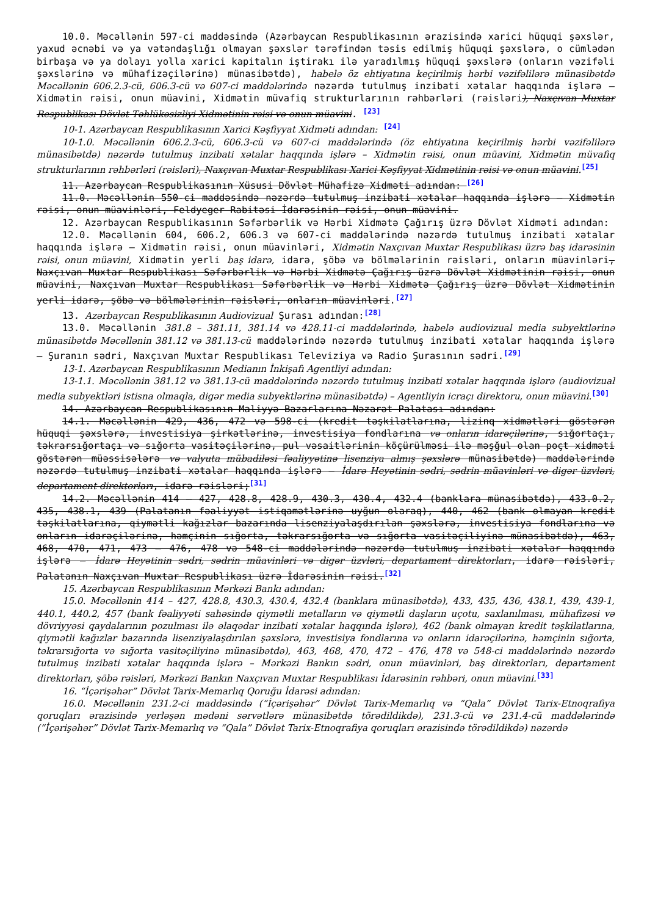10.0. Məcəllənin 597-ci maddəsində (Azərbaycan Respublikasının ərazisində xarici hüquqi şəxslər, yaxud əcnəbi və ya vətəndaşlığı olmayan şəxslər tərəfindən təsis edilmiş hüquqi şəxslərə, o cümlədən birbaşa və ya dolayı yolla xarici kapitalın iştirakı ilə yaradılmış hüquqi şəxslərə (onların vəzifəli şəxslərinə və mühafizəçilərinə) münasibətdə), habelə öz ehtiyatına keçirilmiş hərbi vəzifəlilərə münasibətdə Məcəllənin 606.2.3-cü, 606.3-cü və 607-ci maddələrində nəzərdə tutulmuş inzibati xətalar haqqında işlərə — Xidmətin rəisi, onun müavini, Xidmətin müvafiq strukturlarının rəhbərləri (rəisləri), Naxçıvan Muxtar Respublikası Dövlət Təhlükəsizliyi Xidmətinin rəisi və onun müavini. <sup>[23]</sup>
10-1. Azərbaycan Respublikasının Xarici Kəşfiyyat Xidməti adından: <sup>[24]</sup>
10-1.0. Məcəllənin 606.2.3-cü, 606.3-cü və 607-ci maddələrində (öz ehtiyatına keçirilmiş hərbi vəzifəlilərə münasibətdə) nəzərdə tutulmuş inzibati xətalar haqqında işlərə – Xidmətin rəisi, onun müavini, Xidmətin müvafiq strukturlarının rəhbərləri (rəisləri), Naxçıvan Muxtar Respublikası Xarici Kəşfiyyat Xidmətinin rəisi və onun müavini.<sup>[25]</sup>
11. Azərbaycan Respublikasının Xüsusi Dövlət Mühafizə Xidməti adından: <sup>[26]</sup>
11.0. Məcəllənin 550-ci maddəsində nəzərdə tutulmuş inzibati xətalar haqqında işlərə — Xidmətin rəisi, onun müavinləri, Feldyeger Rabitəsi İdarəsinin rəisi, onun müavini.
12. Azərbaycan Respublikasının Səfərbərlik və Hərbi Xidmətə Çağırış üzrə Dövlət Xidməti adından:
12.0. Məcəllənin 604, 606.2, 606.3 və 607-ci maddələrində nəzərdə tutulmuş inzibati xətalar haqqında işlərə — Xidmətin rəisi, onun müavinləri, Xidmətin Naxçıvan Muxtar Respublikası üzrə baş idarəsinin rəisi, onun müavini, Xidmətin yerli baş idarə, idarə, şöbə və bölmələrinin rəisləri, onların müavinləri, Naxçıvan Muxtar Respublikası Səfərbərlik və Hərbi Xidmətə Çağırış üzrə Dövlət Xidmətinin rəisi, onun müavini, Naxçıvan Muxtar Respublikası Səfərbərlik və Hərbi Xidmətə Çağırış üzrə Dövlət Xidmətinin yerli idarə, şöbə və bölmələrinin rəisləri, onların müavinləri.<sup>[27]</sup>
13. Azərbaycan Respublikasının Audiovizual Şurası adından:<sup>[28]</sup>
13.0. Məcəllənin 381.8 – 381.11, 381.14 və 428.11-ci maddələrində, habelə audiovizual media subyektlərinə münasibətdə Məcəllənin 381.12 və 381.13-cü maddələrində nəzərdə tutulmuş inzibati xətalar haqqında işlərə — Şuranın sədri, Naxçıvan Muxtar Respublikası Televiziya və Radio Şurasının sədri.<sup>[29]</sup>
13-1. Azərbaycan Respublikasının Medianın İnkişafı Agentliyi adından:
13-1.1. Məcəllənin 381.12 və 381.13-cü maddələrində nəzərdə tutulmuş inzibati xətalar haqqında işlərə (audiovizual media subyektləri istisna olmaqla, digər media subyektlərinə münasibətdə) – Agentliyin icraçı direktoru, onun müavini.<sup>[30]</sup>
14. Azərbaycan Respublikasının Maliyyə Bazarlarına Nəzarət Palatası adından:
14.1. Məcəllənin 429, 436, 472 və 598-ci (kredit təşkilatlarına, lizinq xidmətləri göstərən hüquqi şəxslərə, investisiya şirkətlərinə, investisiya fondlarına və onların idarəçilərinə, sığortaçı, təkrarsığortaçı və sığorta vasitəçilərinə, pul vəsaitlərinin köçürülməsi ilə məşğul olan poçt xidməti göstərən müəssisələrə və valyuta mübadiləsi fəaliyyətinə lisenziya almış şəxslərə münasibətdə) maddələrində nəzərdə tutulmuş inzibati xətalar haqqında işlərə — İdarə Heyətinin sədri, sədrin müavinləri və digər üzvləri, departament direktorları, idarə rəisləri;<sup>[31]</sup>
14.2. Məcəllənin 414 — 427, 428.8, 428.9, 430.3, 430.4, 432.4 (banklara münasibətdə), 433.0.2, 435, 438.1, 439 (Palatanın fəaliyyət istiqamətlərinə uyğun olaraq), 440, 462 (bank olmayan kredit təşkilatlarına, qiymətli kağızlar bazarında lisenziyalaşdırılan şəxslərə, investisiya fondlarına və onların idarəçilərinə, həmçinin sığorta, təkrarsığorta və sığorta vasitəçiliyinə münasibətdə), 463, 468, 470, 471, 473 — 476, 478 və 548-ci maddələrində nəzərdə tutulmuş inzibati xətalar haqqında işlərə — İdarə Heyətinin sədri, sədrin müavinləri və digər üzvləri, departament direktorları, idarə rəisləri, Palatanın Naxçıvan Muxtar Respublikası üzrə İdarəsinin rəisi.<sup>[32]</sup>
15. Azərbaycan Respublikasının Mərkəzi Bankı adından:
15.0. Məcəllənin 414 – 427, 428.8, 430.3, 430.4, 432.4 (banklara münasibətdə), 433, 435, 436, 438.1, 439, 439-1, 440.1, 440.2, 457 (bank fəaliyyəti sahəsində qiymətli metalların və qiymətli daşların uçotu, saxlanılması, mühafizəsi və dövriyyəsi qaydalarının pozulması ilə əlaqədar inzibati xətalar haqqında işlərə), 462 (bank olmayan kredit təşkilatlarına, qiymətli kağızlar bazarında lisenziyalaşdırılan şəxslərə, investisiya fondlarına və onların idarəçilərinə, həmçinin sığorta, təkrarsığorta və sığorta vasitəçiliyinə münasibətdə), 463, 468, 470, 472 – 476, 478 və 548-ci maddələrində nəzərdə tutulmuş inzibati xətalar haqqında işlərə – Mərkəzi Bankın sədri, onun müavinləri, baş direktorları, departament direktorları, şöbə rəisləri, Mərkəzi Bankın Naxçıvan Muxtar Respublikası İdarəsinin rəhbəri, onun müavini.<sup>[33]</sup>
16. “İçərişəhər” Dövlət Tarix-Memarlıq Qoruğu İdarəsi adından:
16.0. Məcəllənin 231.2-ci maddəsində (“İçərişəhər” Dövlət Tarix-Memarlıq və “Qala” Dövlət Tarix-Etnoqrafiya qoruqları ərazisində yerləşən mədəni sərvətlərə münasibətdə törədildikdə), 231.3-cü və 231.4-cü maddələrində (“İçərişəhər” Dövlət Tarix-Memarlıq və “Qala” Dövlət Tarix-Etnoqrafiya qoruqları ərazisində törədildikdə) nəzərdə